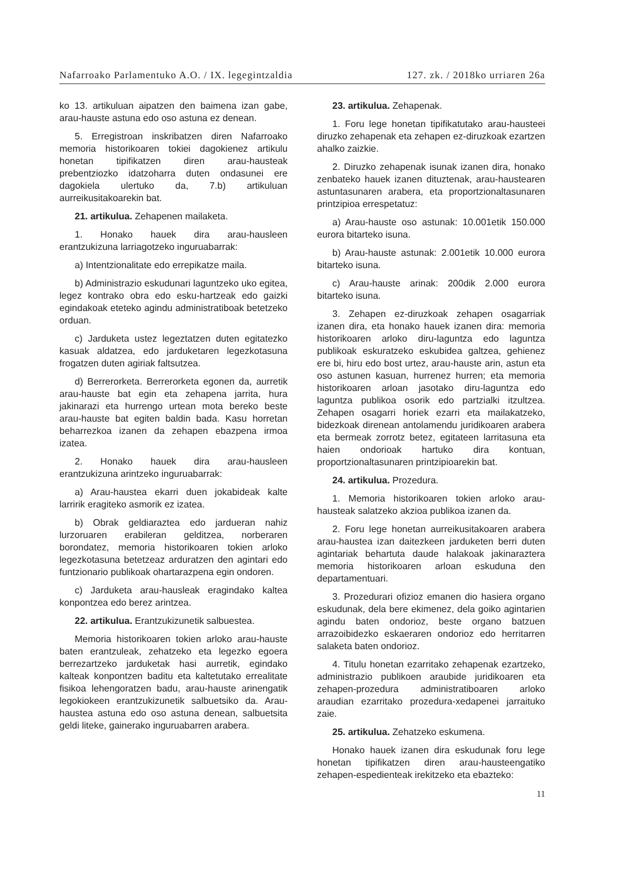Nafarroako Parlamentuko A.O. / IX. legegintzaldia 127. zk. / 2018ko urriaren 26a
ko 13. artikuluan aipatzen den baimena izan gabe, arau-hauste astuna edo oso astuna ez denean.
5. Erregistroan inskribatzen diren Nafarroako memoria historikoaren tokiei dagokienez artikulu honetan tipifikatzen diren arau-hausteak prebentziozko idatzoharra duten ondasunei ere dagokiela ulertuko da, 7.b) artikuluan aurreikusitakoarekin bat.
21. artikulua. Zehapenen mailaketa.
1. Honako hauek dira arau-hausleen erantzukizuna larriagotzeko inguruabarrak:
a) Intentzionalitate edo errepikatze maila.
b) Administrazio eskudunari laguntzeko uko egitea, legez kontrako obra edo esku-hartzeak edo gaizki egindakoak eteteko agindu administratiboak betetzeko orduan.
c) Jarduketa ustez legeztatzen duten egitatezko kasuak aldatzea, edo jarduketaren legezkotasuna frogatzen duten agiriak faltsutzea.
d) Berrerorketa. Berrerorketa egonen da, aurretik arau-hauste bat egin eta zehapena jarrita, hura jakinarazi eta hurrengo urtean mota bereko beste arau-hauste bat egiten baldin bada. Kasu horretan beharrezkoa izanen da zehapen ebazpena irmoa izatea.
2. Honako hauek dira arau-hausleen erantzukizuna arintzeko inguruabarrak:
a) Arau-haustea ekarri duen jokabideak kalte larririk eragiteko asmorik ez izatea.
b) Obrak geldiaraztea edo jardueran nahiz lurzoruaren erabileran gelditzea, norberaren borondatez, memoria historikoaren tokien arloko legezkotasuna betetzeaz arduratzen den agintari edo funtzionario publikoak ohartarazpena egin ondoren.
c) Jarduketa arau-hausleak eragindako kaltea konpontzea edo berez arintzea.
22. artikulua. Erantzukizunetik salbuestea.
Memoria historikoaren tokien arloko arau-hauste baten erantzuleak, zehatzeko eta legezko egoera berrezartzeko jarduketak hasi aurretik, egindako kalteak konpontzen baditu eta kaltetutako errealitate fisikoa lehengoratzen badu, arau-hauste arinengatik legokiokeen erantzukizunetik salbuetsiko da. Arau-haustea astuna edo oso astuna denean, salbuetsita geldi liteke, gainerako inguruabarren arabera.
23. artikulua. Zehapenak.
1. Foru lege honetan tipifikatutako arau-hausteei diruzko zehapenak eta zehapen ez-diruzkoak ezartzen ahalko zaizkie.
2. Diruzko zehapenak isunak izanen dira, honako zenbateko hauek izanen dituztenak, arau-haustearen astuntasunaren arabera, eta proportzionaltasunaren printzipioa errespetatuz:
a) Arau-hauste oso astunak: 10.001etik 150.000 eurora bitarteko isuna.
b) Arau-hauste astunak: 2.001etik 10.000 eurora bitarteko isuna.
c) Arau-hauste arinak: 200dik 2.000 eurora bitarteko isuna.
3. Zehapen ez-diruzkoak zehapen osagarriak izanen dira, eta honako hauek izanen dira: memoria historikoaren arloko diru-laguntza edo laguntza publikoak eskuratzeko eskubidea galtzea, gehienez ere bi, hiru edo bost urtez, arau-hauste arin, astun eta oso astunen kasuan, hurrenez hurren; eta memoria historikoaren arloan jasotako diru-laguntza edo laguntza publikoa osorik edo partzialki itzultzea. Zehapen osagarri horiek ezarri eta mailakatzeko, bidezkoak direnean antolamendu juridikoaren arabera eta bermeak zorrotz betez, egitateen larritasuna eta haien ondorioak hartuko dira kontuan, proportzionaltasunaren printzipioarekin bat.
24. artikulua. Prozedura.
1. Memoria historikoaren tokien arloko arau-hausteak salatzeko akzioa publikoa izanen da.
2. Foru lege honetan aurreikusitakoaren arabera arau-haustea izan daitezkeen jarduketen berri duten agintariak behartuta daude halakoak jakinaraztera memoria historikoaren arloan eskuduna den departamentuari.
3. Prozedurari ofizioz emanen dio hasiera organo eskudunak, dela bere ekimenez, dela goiko agintarien agindu baten ondorioz, beste organo batzuen arrazoibidezko eskaeraren ondorioz edo herritarren salaketa baten ondorioz.
4. Titulu honetan ezarritako zehapenak ezartzeko, administrazio publikoen araubide juridikoaren eta zehapen-prozedura administratiboaren arloko araudian ezarritako prozedura-xedapenei jarraituko zaie.
25. artikulua. Zehatzeko eskumena.
Honako hauek izanen dira eskudunak foru lege honetan tipifikatzen diren arau-hausteengatiko zehapen-espedienteak irekitzeko eta ebazteko:
11